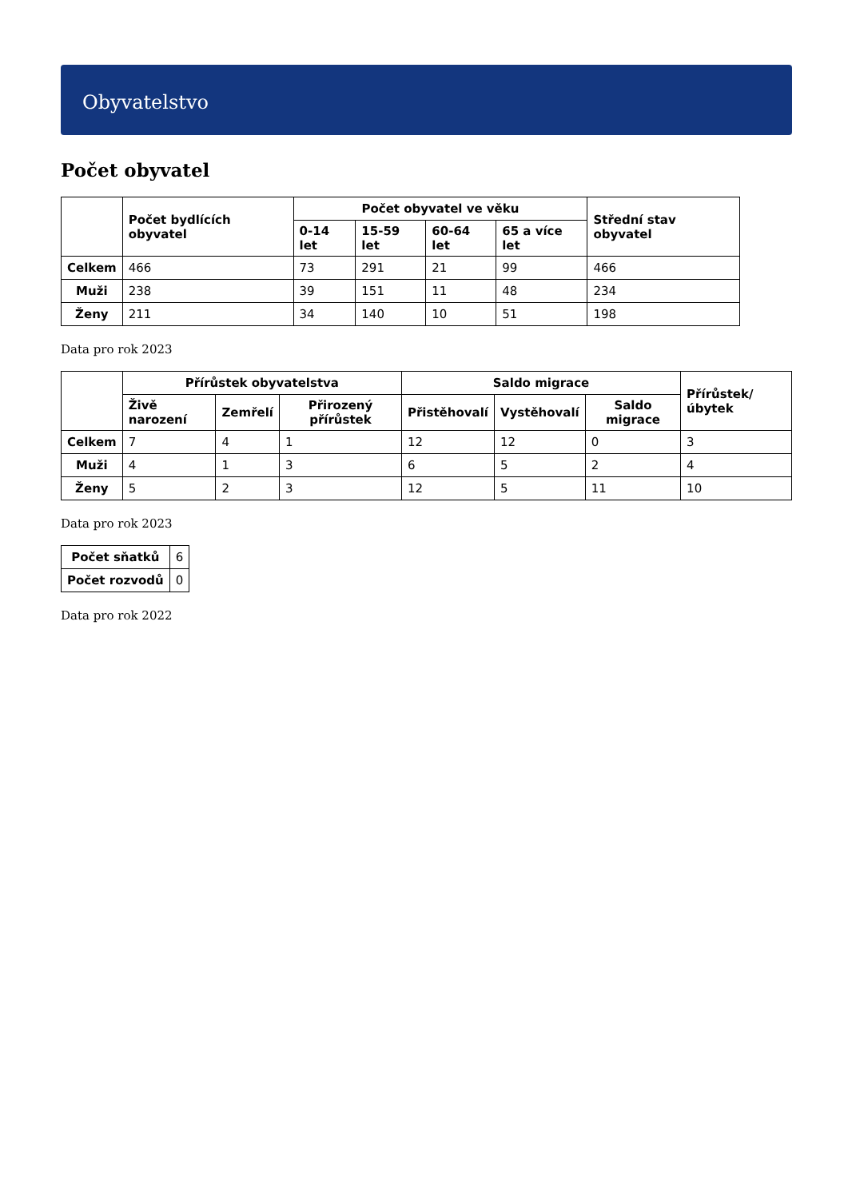Obyvatelstvo
Počet obyvatel
| | Počet bydlících obyvatel | Počet obyvatel ve věku | | | | Střední stav obyvatel |
| --- | --- | --- | --- | --- | --- | --- |
| | | 0-14 let | 15-59 let | 60-64 let | 65 a více let | |
| Celkem | 466 | 73 | 291 | 21 | 99 | 466 |
| Muži | 238 | 39 | 151 | 11 | 48 | 234 |
| Ženy | 211 | 34 | 140 | 10 | 51 | 198 |
Data pro rok 2023
| | Přírůstek obyvatelstva | | | Saldo migrace | | | Přírůstek/úbytek |
| --- | --- | --- | --- | --- | --- | --- | --- |
| | Živě narození | Zemřelí | Přirozený přírůstek | Přistěhovalí | Vystěhovalí | Saldo migrace | |
| Celkem | 7 | 4 | 1 | 12 | 12 | 0 | 3 |
| Muži | 4 | 1 | 3 | 6 | 5 | 2 | 4 |
| Ženy | 5 | 2 | 3 | 12 | 5 | 11 | 10 |
Data pro rok 2023
| Počet sňatků | 6 |
| Počet rozvodů | 0 |
Data pro rok 2022